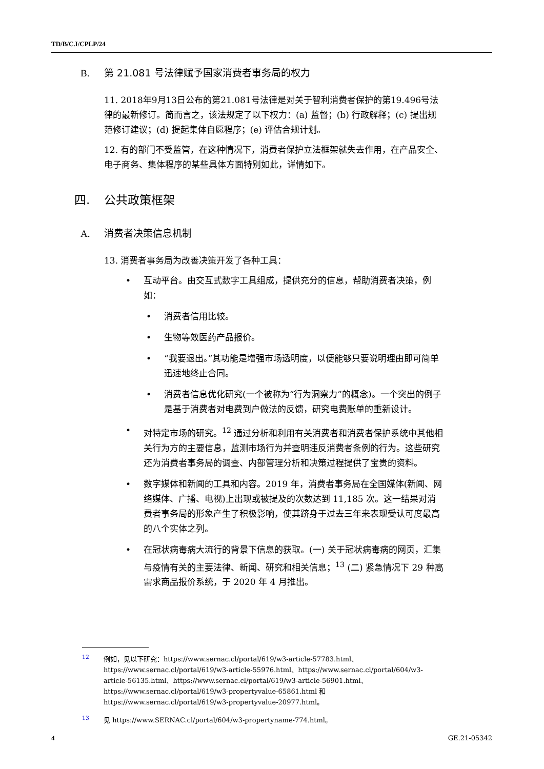TD/B/C.I/CPLP/24
B. 第 21.081 号法律赋予国家消费者事务局的权力
11. 2018年9月13日公布的第21.081号法律是对关于智利消费者保护的第19.496号法律的最新修订。简而言之，该法规定了以下权力：(a) 监督；(b) 行政解释；(c) 提出规范修订建议；(d) 提起集体自愿程序；(e) 评估合规计划。
12. 有的部门不受监管，在这种情况下，消费者保护立法框架就失去作用，在产品安全、电子商务、集体程序的某些具体方面特别如此，详情如下。
四. 公共政策框架
A. 消费者决策信息机制
13. 消费者事务局为改善决策开发了各种工具：
互动平台。由交互式数字工具组成，提供充分的信息，帮助消费者决策，例如：
消费者信用比较。
生物等效医药产品报价。
“我要退出。”其功能是增强市场透明度，以便能够只要说明理由即可简单迅速地终止合同。
消费者信息优化研究(一个被称为“行为洞察力”的概念)。一个突出的例子是基于消费者对电费到户做法的反馈，研究电费账单的重新设计。
对特定市场的研究。<sup>12</sup> 通过分析和利用有关消费者和消费者保护系统中其他相关行为方的主要信息，监测市场行为并查明违反消费者条例的行为。这些研究还为消费者事务局的调查、内部管理分析和决策过程提供了宝贵的资料。
数字媒体和新闻的工具和内容。2019 年，消费者事务局在全国媒体(新闻、网络媒体、广播、电视)上出现或被提及的次数达到 11,185 次。这一结果对消费者事务局的形象产生了积极影响，使其跻身于过去三年来表现受认可度最高的八个实体之列。
在冠状病毒病大流行的背景下信息的获取。(一) 关于冠状病毒病的网页，汇集与疫情有关的主要法律、新闻、研究和相关信息；<sup>13</sup> (二) 紧急情况下 29 种高需求商品报价系统，于 2020 年 4 月推出。
<sup>12</sup> 例如，见以下研究：https://www.sernac.cl/portal/619/w3-article-57783.html、https://www.sernac.cl/portal/619/w3-article-55976.html、https://www.sernac.cl/portal/604/w3-article-56135.html、https://www.sernac.cl/portal/619/w3-article-56901.html、https://www.sernac.cl/portal/619/w3-propertyvalue-65861.html 和 https://www.sernac.cl/portal/619/w3-propertyvalue-20977.html。
<sup>13</sup> 见 https://www.SERNAC.cl/portal/604/w3-propertyname-774.html。
4 GE.21-05342